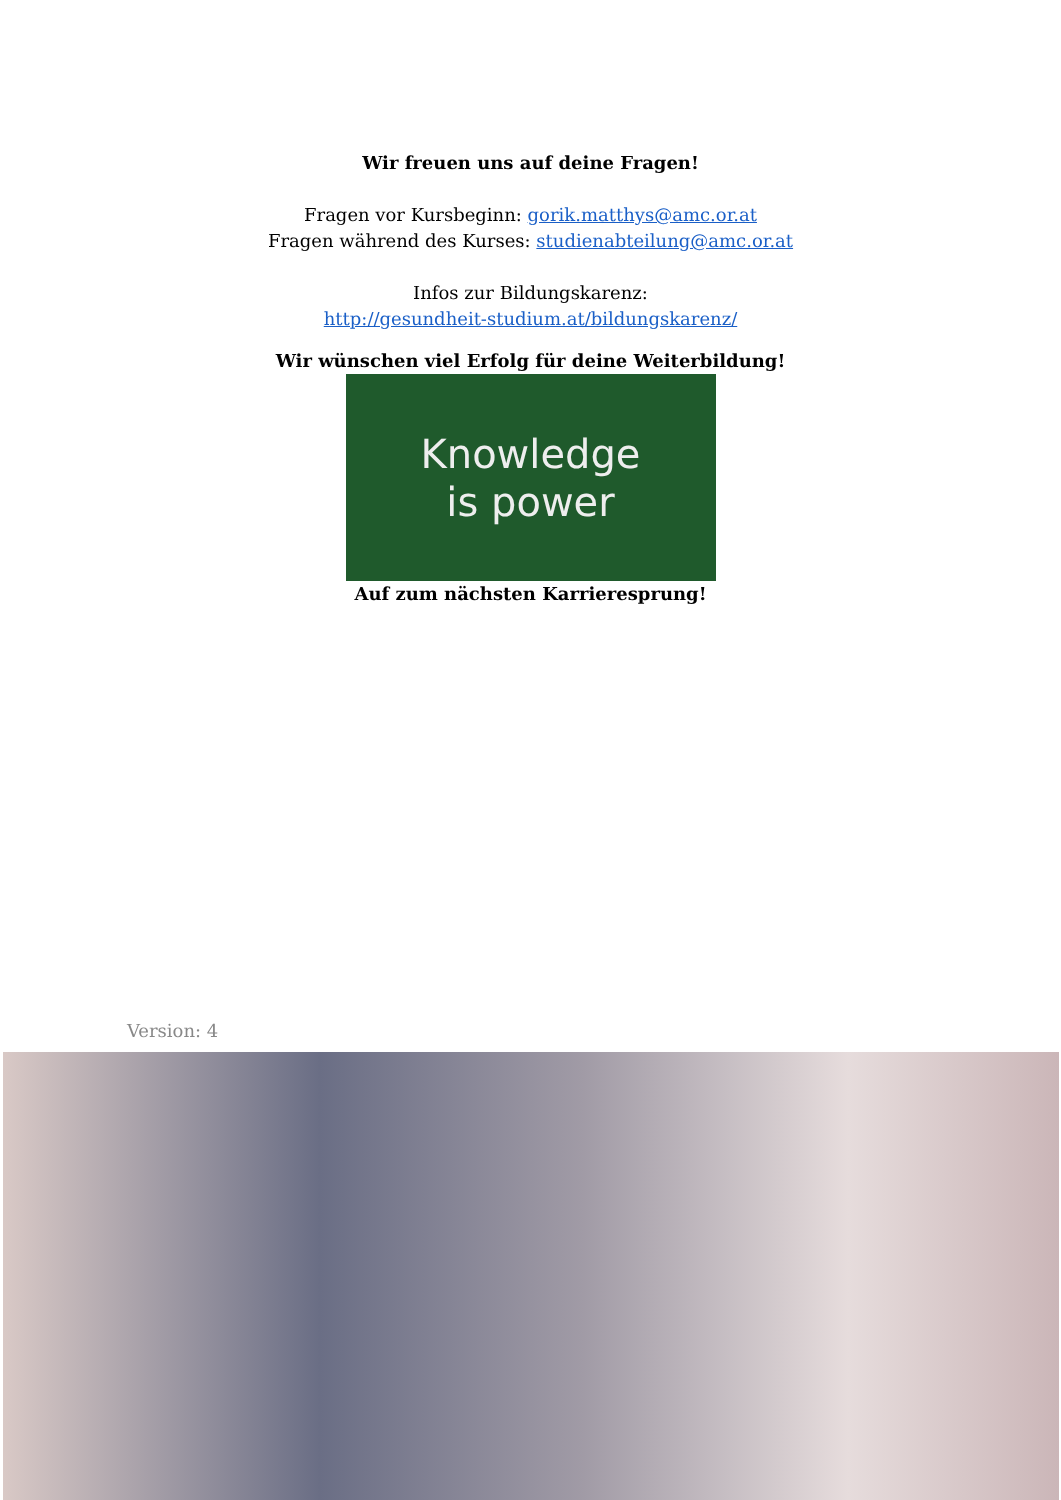Wir freuen uns auf deine Fragen!
Fragen vor Kursbeginn: gorik.matthys@amc.or.at
Fragen während des Kurses: studienabteilung@amc.or.at
Infos zur Bildungskarenz:
http://gesundheit-studium.at/bildungskarenz/
Wir wünschen viel Erfolg für deine Weiterbildung!
Knowledge
is power
Auf zum nächsten Karrieresprung!
Version: 4